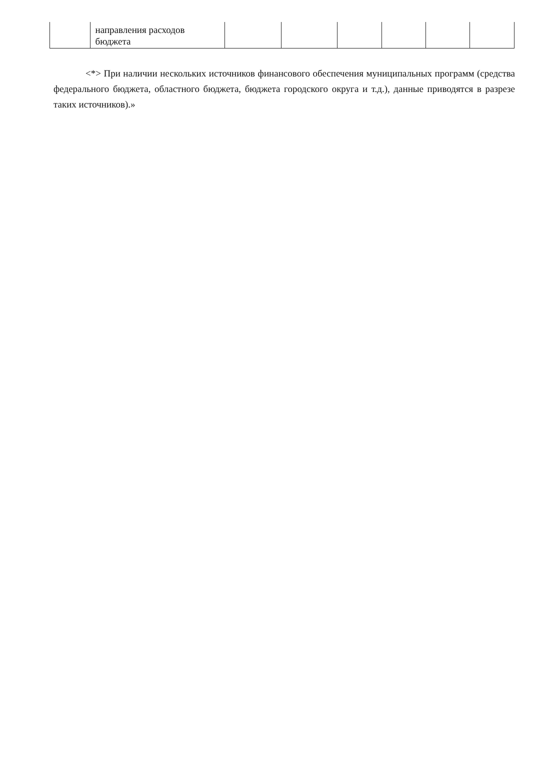| | направления расходов бюджета | | | | | | |
<*> При наличии нескольких источников финансового обеспечения муниципальных программ (средства федерального бюджета, областного бюджета, бюджета городского округа и т.д.), данные приводятся в разрезе таких источников).»